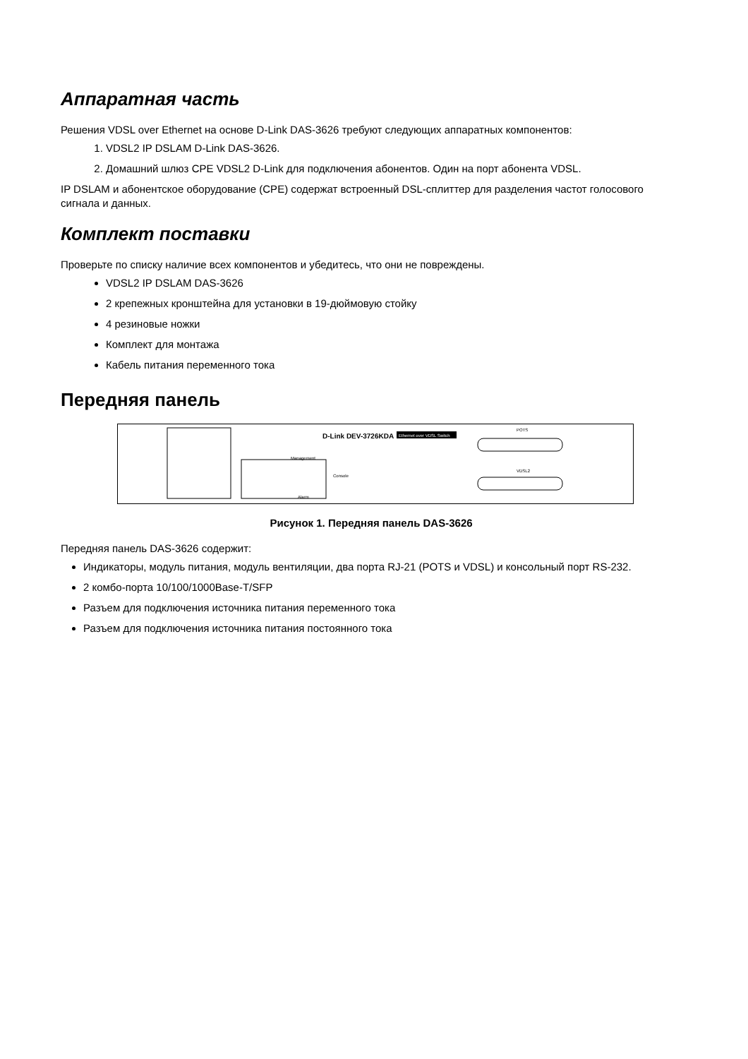Аппаратная часть
Решения VDSL over Ethernet на основе D-Link DAS-3626 требуют следующих аппаратных компонентов:
1. VDSL2 IP DSLAM D-Link DAS-3626.
2. Домашний шлюз CPE VDSL2 D-Link для подключения абонентов. Один на порт абонента VDSL.
IP DSLAM и абонентское оборудование (CPE) содержат встроенный DSL-сплиттер для разделения частот голосового сигнала и данных.
Комплект поставки
Проверьте по списку наличие всех компонентов и убедитесь, что они не повреждены.
VDSL2 IP DSLAM DAS-3626
2 крепежных кронштейна для установки в 19-дюймовую стойку
4 резиновые ножки
Комплект для монтажа
Кабель питания переменного тока
Передняя панель
D-Link DEV-3726KDA
Ethernet over VDSL Switch
POTS
VDSL2
Console
Management
Alarm
Рисунок 1. Передняя панель DAS-3626
Передняя панель DAS-3626 содержит:
Индикаторы, модуль питания, модуль вентиляции, два порта RJ-21 (POTS и VDSL) и консольный порт RS-232.
2 комбо-порта 10/100/1000Base-T/SFP
Разъем для подключения источника питания переменного тока
Разъем для подключения источника питания постоянного тока